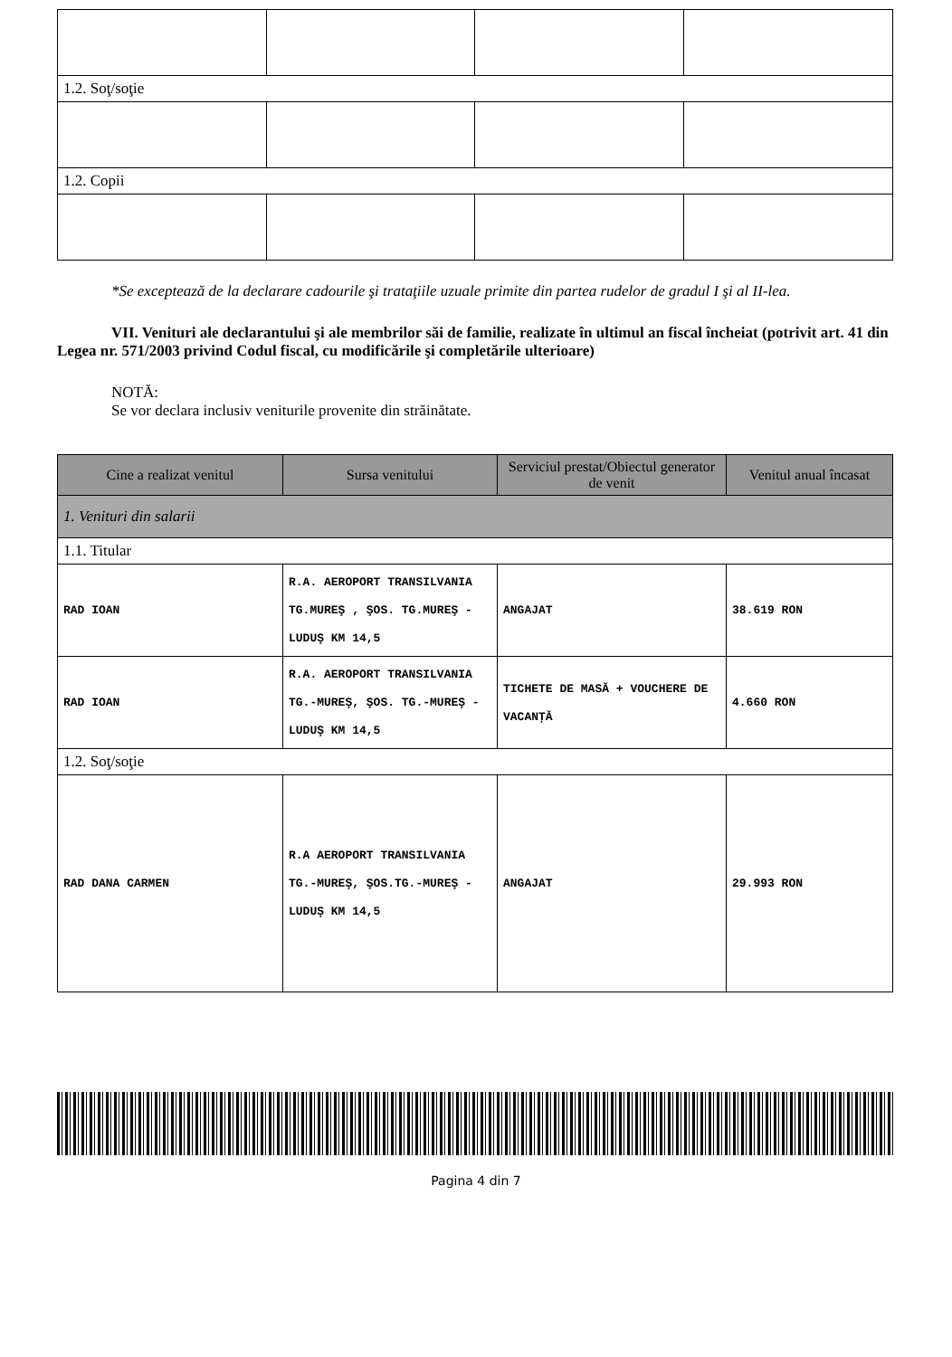| 1.2. Soţ/soţie | | | |
| 1.2. Copii | | | |
*Se exceptează de la declarare cadourile şi trataţiile uzuale primite din partea rudelor de gradul I şi al II-lea.
VII. Venituri ale declarantului şi ale membrilor săi de familie, realizate în ultimul an fiscal încheiat (potrivit art. 41 din Legea nr. 571/2003 privind Codul fiscal, cu modificările şi completările ulterioare)
NOTĂ:
Se vor declara inclusiv veniturile provenite din străinătate.
| Cine a realizat venitul | Sursa venitului | Serviciul prestat/Obiectul generator de venit | Venitul anual încasat |
| --- | --- | --- | --- |
| 1. Venituri din salarii | | | |
| 1.1. Titular | | | |
| RAD IOAN | R.A. AEROPORT TRANSILVANIA TG.MUREŞ , ŞOS. TG.MUREŞ - LUDUŞ KM 14,5 | ANGAJAT | 38.619 RON |
| RAD IOAN | R.A. AEROPORT TRANSILVANIA TG.-MUREŞ, ŞOS. TG.-MUREŞ - LUDUŞ KM 14,5 | TICHETE DE MASĂ + VOUCHERE DE VACANŢĂ | 4.660 RON |
| 1.2. Soţ/soţie | | | |
| RAD DANA CARMEN | R.A AEROPORT TRANSILVANIA TG.-MUREŞ, ŞOS.TG.-MUREŞ - LUDUŞ KM 14,5 | ANGAJAT | 29.993 RON |
Pagina 4 din 7